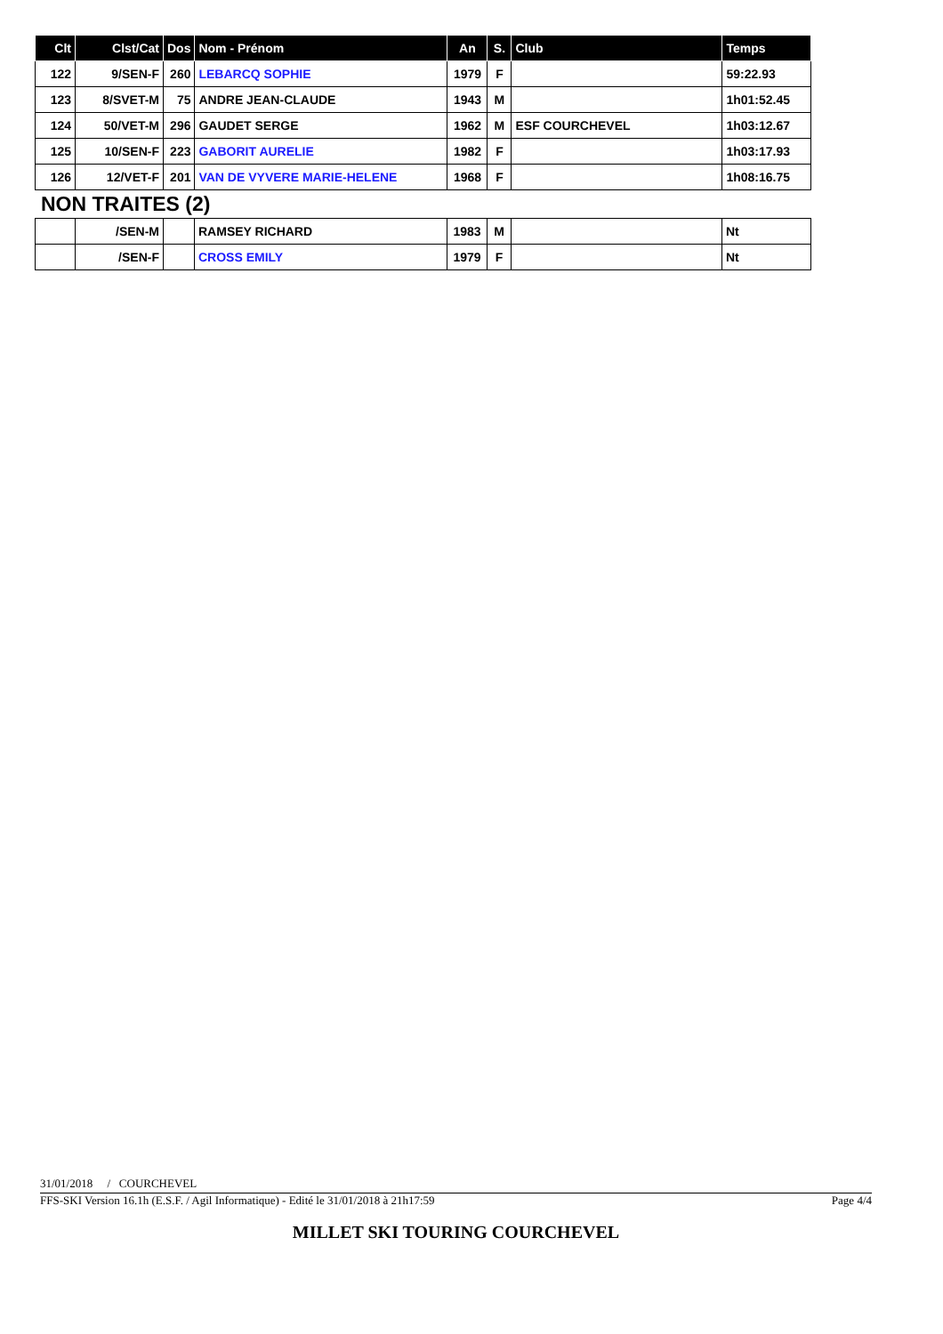| Clt | Clst/Cat | Dos | Nom - Prénom | An | S. | Club | Temps |
| --- | --- | --- | --- | --- | --- | --- | --- |
| 122 | 9/SEN-F | 260 | LEBARCQ SOPHIE | 1979 | F | | 59:22.93 |
| 123 | 8/SVET-M | 75 | ANDRE JEAN-CLAUDE | 1943 | M | | 1h01:52.45 |
| 124 | 50/VET-M | 296 | GAUDET SERGE | 1962 | M | ESF COURCHEVEL | 1h03:12.67 |
| 125 | 10/SEN-F | 223 | GABORIT AURELIE | 1982 | F | | 1h03:17.93 |
| 126 | 12/VET-F | 201 | VAN DE VYVERE MARIE-HELENE | 1968 | F | | 1h08:16.75 |
NON TRAITES (2)
| | /SEN-M | | RAMSEY RICHARD | 1983 | M | | Nt |
| | /SEN-F | | CROSS EMILY | 1979 | F | | Nt |
31/01/2018 / COURCHEVEL
FFS-SKI Version 16.1h (E.S.F. / Agil Informatique) - Edité le 31/01/2018 à 21h17:59 Page 4/4
MILLET SKI TOURING COURCHEVEL